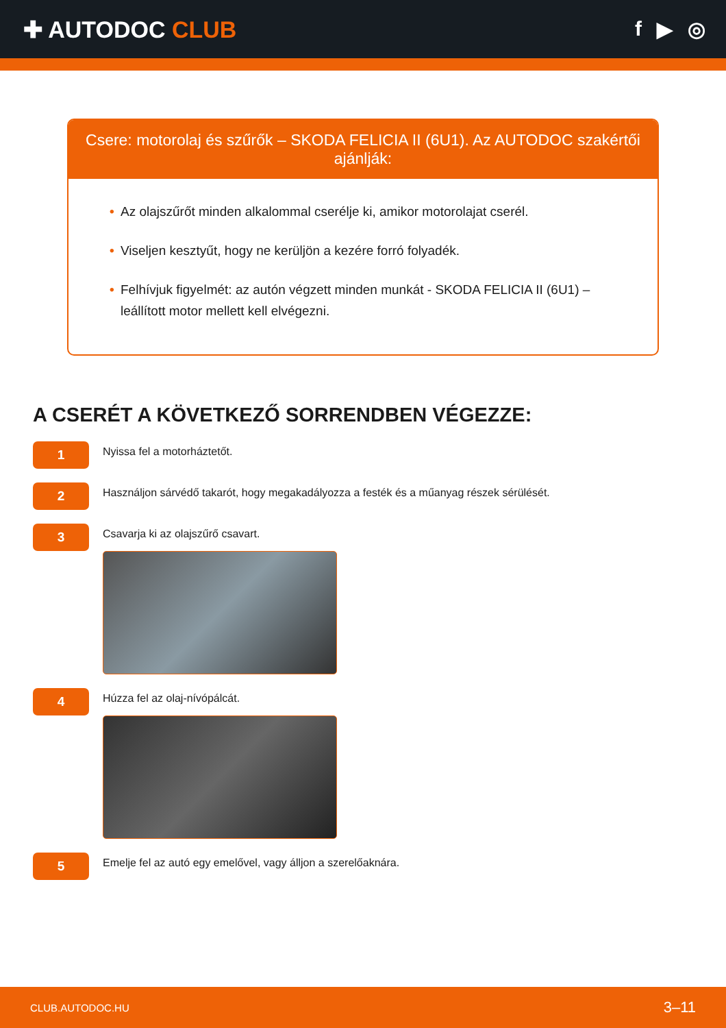✚ AUTODOC CLUB f ▶ ◎
Csere: motorolaj és szűrők – SKODA FELICIA II (6U1). Az AUTODOC szakértői ajánlják:
• Az olajszűrőt minden alkalommal cserélje ki, amikor motorolajat cserél.
• Viseljen kesztyűt, hogy ne kerüljön a kezére forró folyadék.
• Felhívjuk figyelmét: az autón végzett minden munkát - SKODA FELICIA II (6U1) – leállított motor mellett kell elvégezni.
A CSERÉT A KÖVETKEZŐ SORRENDBEN VÉGEZZE:
1
Nyissa fel a motorháztetőt.
2
Használjon sárvédő takarót, hogy megakadályozza a festék és a műanyag részek sérülését.
3
Csavarja ki az olajszűrő csavart.
4
Húzza fel az olaj-nívópálcát.
5
Emelje fel az autó egy emelővel, vagy álljon a szerelőaknára.
CLUB.AUTODOC.HU 3–11